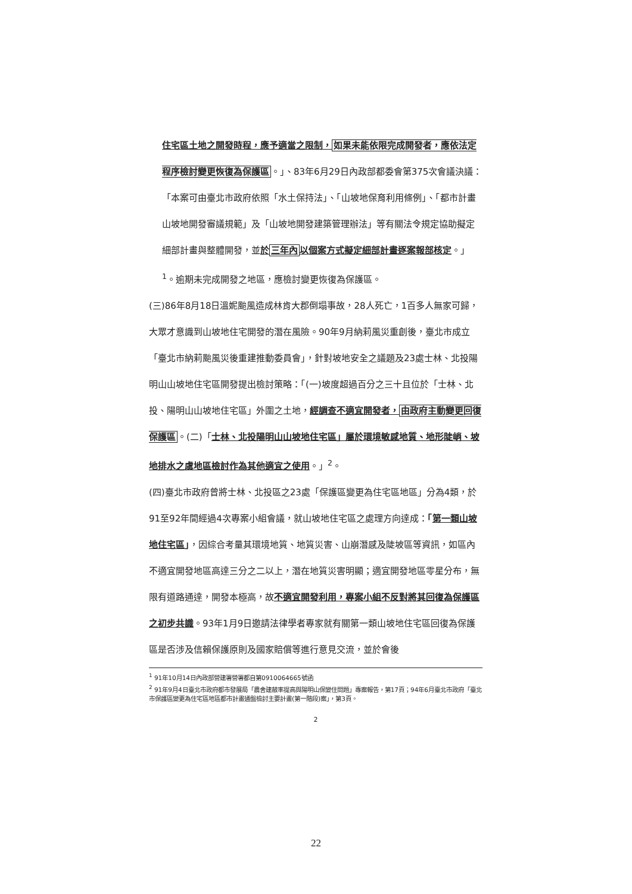住宅區土地之開發時程，應予適當之限制，如果未能依限完成開發者，應依法定程序檢討變更恢復為保護區。」、83年6月29日內政部都委會第375次會議決議：「本案可由臺北市政府依照「水土保持法」、「山坡地保育利用條例」、「都市計畫山坡地開發審議規範」及「山坡地開發建築管理辦法」等有關法令規定協助擬定細部計畫與整體開發，並於三年內以個案方式擬定細部計畫逐案報部核定。」<sup>1</sup>。逾期未完成開發之地區，應檢討變更恢復為保護區。
(三)86年8月18日溫妮颱風造成林肯大郡倒塌事故，28人死亡，1百多人無家可歸，大眾才意識到山坡地住宅開發的潛在風險。90年9月納莉風災重創後，臺北市成立「臺北市納莉颱風災後重建推動委員會」，針對坡地安全之議題及23處士林、北投陽明山山坡地住宅區開發提出檢討策略：「(一)坡度超過百分之三十且位於「士林、北投、陽明山山坡地住宅區」外圍之土地，經調查不適宜開發者，由政府主動變更回復保護區。(二)「士林、北投陽明山山坡地住宅區」屬於環境敏感地質、地形陡峭、坡地排水之虞地區檢討作為其他適宜之使用。」<sup>2</sup>。
(四)臺北市政府曾將士林、北投區之23處「保護區變更為住宅區地區」分為4類，於91至92年間經過4次專案小組會議，就山坡地住宅區之處理方向達成：「第一類山坡地住宅區」，因綜合考量其環境地質、地質災害、山崩潛感及陡坡區等資訊，如區內不適宜開發地區高達三分之二以上，潛在地質災害明顯；適宜開發地區零星分布，無限有道路通達，開發本極高，故不適宜開發利用，專案小組不反對將其回復為保護區之初步共識。93年1月9日邀請法律學者專家就有關第一類山坡地住宅區回復為保護區是否涉及信賴保護原則及國家賠償等進行意見交流，並於會後
<sup>1</sup> 91年10月14日內政部營建署營署都自第0910064665號函
<sup>2</sup> 91年9月4日臺北市政府都市發展局「農舍建蔽率提高與陽明山保變住問題」專案報告，第17頁；94年6月臺北市政府「臺北市保護區變更為住宅區地區都市計畫通盤檢討主要計畫(第一階段)案」，第3頁。
2
22